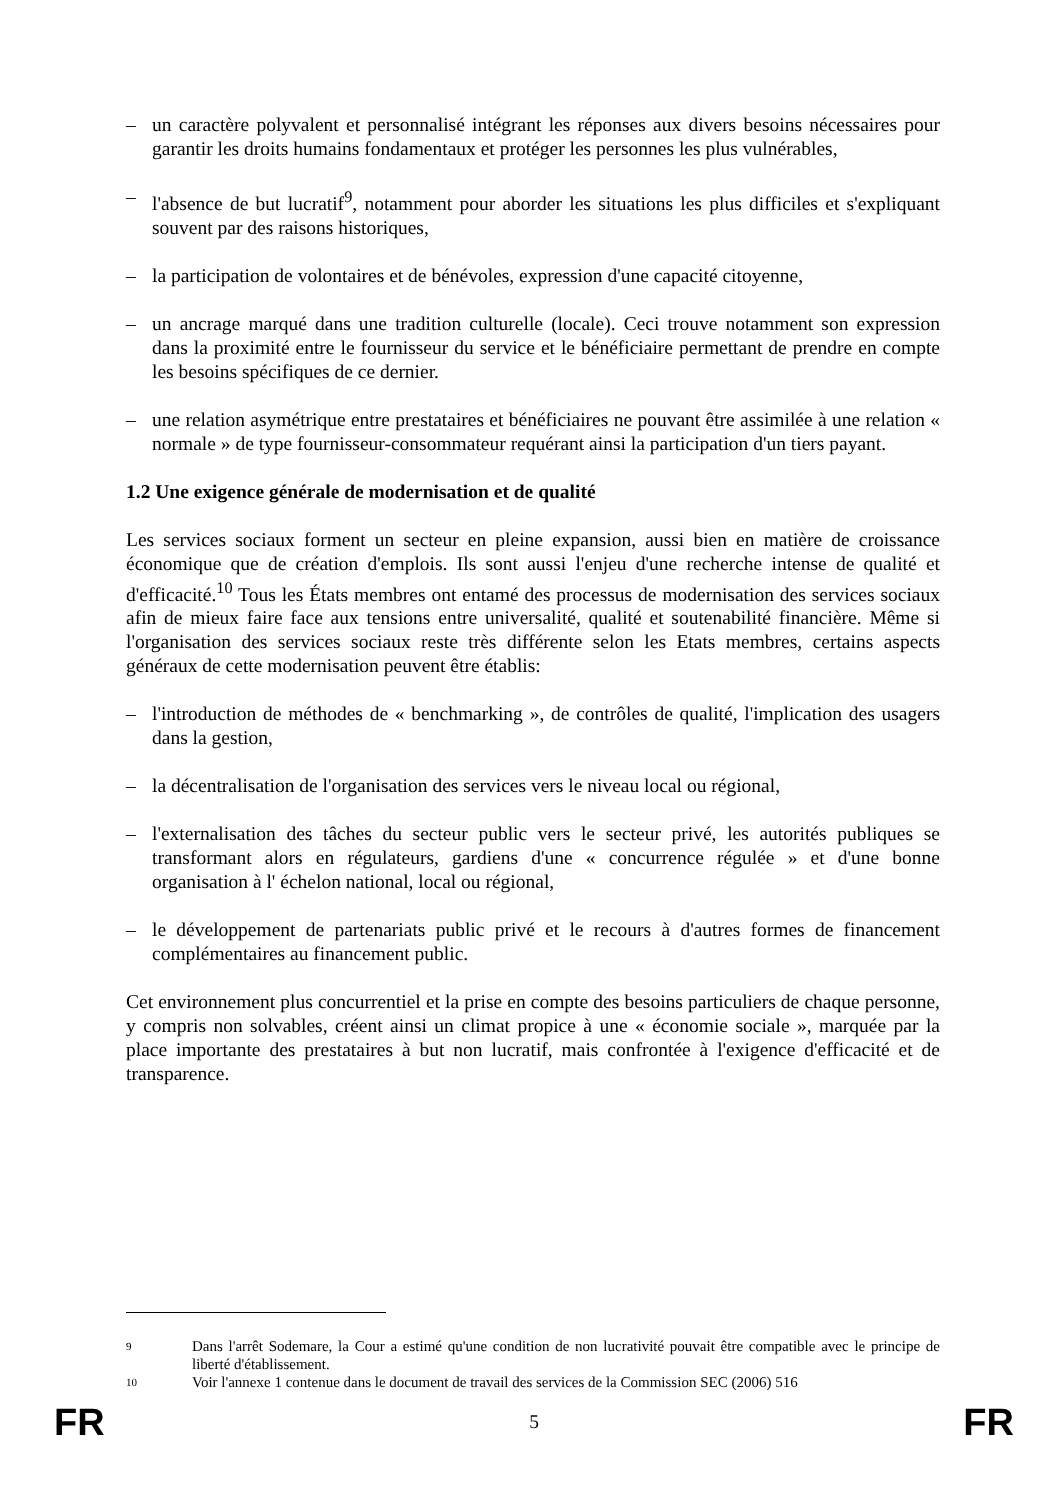– un caractère polyvalent et personnalisé intégrant les réponses aux divers besoins nécessaires pour garantir les droits humains fondamentaux et protéger les personnes les plus vulnérables,
– l'absence de but lucratif<sup>9</sup>, notamment pour aborder les situations les plus difficiles et s'expliquant souvent par des raisons historiques,
– la participation de volontaires et de bénévoles, expression d'une capacité citoyenne,
– un ancrage marqué dans une tradition culturelle (locale). Ceci trouve notamment son expression dans la proximité entre le fournisseur du service et le bénéficiaire permettant de prendre en compte les besoins spécifiques de ce dernier.
– une relation asymétrique entre prestataires et bénéficiaires ne pouvant être assimilée à une relation « normale » de type fournisseur-consommateur requérant ainsi la participation d'un tiers payant.
1.2 Une exigence générale de modernisation et de qualité
Les services sociaux forment un secteur en pleine expansion, aussi bien en matière de croissance économique que de création d'emplois. Ils sont aussi l'enjeu d'une recherche intense de qualité et d'efficacité.<sup>10</sup> Tous les États membres ont entamé des processus de modernisation des services sociaux afin de mieux faire face aux tensions entre universalité, qualité et soutenabilité financière. Même si l'organisation des services sociaux reste très différente selon les Etats membres, certains aspects généraux de cette modernisation peuvent être établis:
– l'introduction de méthodes de « benchmarking », de contrôles de qualité, l'implication des usagers dans la gestion,
– la décentralisation de l'organisation des services vers le niveau local ou régional,
– l'externalisation des tâches du secteur public vers le secteur privé, les autorités publiques se transformant alors en régulateurs, gardiens d'une « concurrence régulée » et d'une bonne organisation à l' échelon national, local ou régional,
– le développement de partenariats public privé et le recours à d'autres formes de financement complémentaires au financement public.
Cet environnement plus concurrentiel et la prise en compte des besoins particuliers de chaque personne, y compris non solvables, créent ainsi un climat propice à une « économie sociale », marquée par la place importante des prestataires à but non lucratif, mais confrontée à l'exigence d'efficacité et de transparence.
9 Dans l'arrêt Sodemare, la Cour a estimé qu'une condition de non lucrativité pouvait être compatible avec le principe de liberté d'établissement.
10 Voir l'annexe 1 contenue dans le document de travail des services de la Commission SEC (2006) 516
FR 5 FR